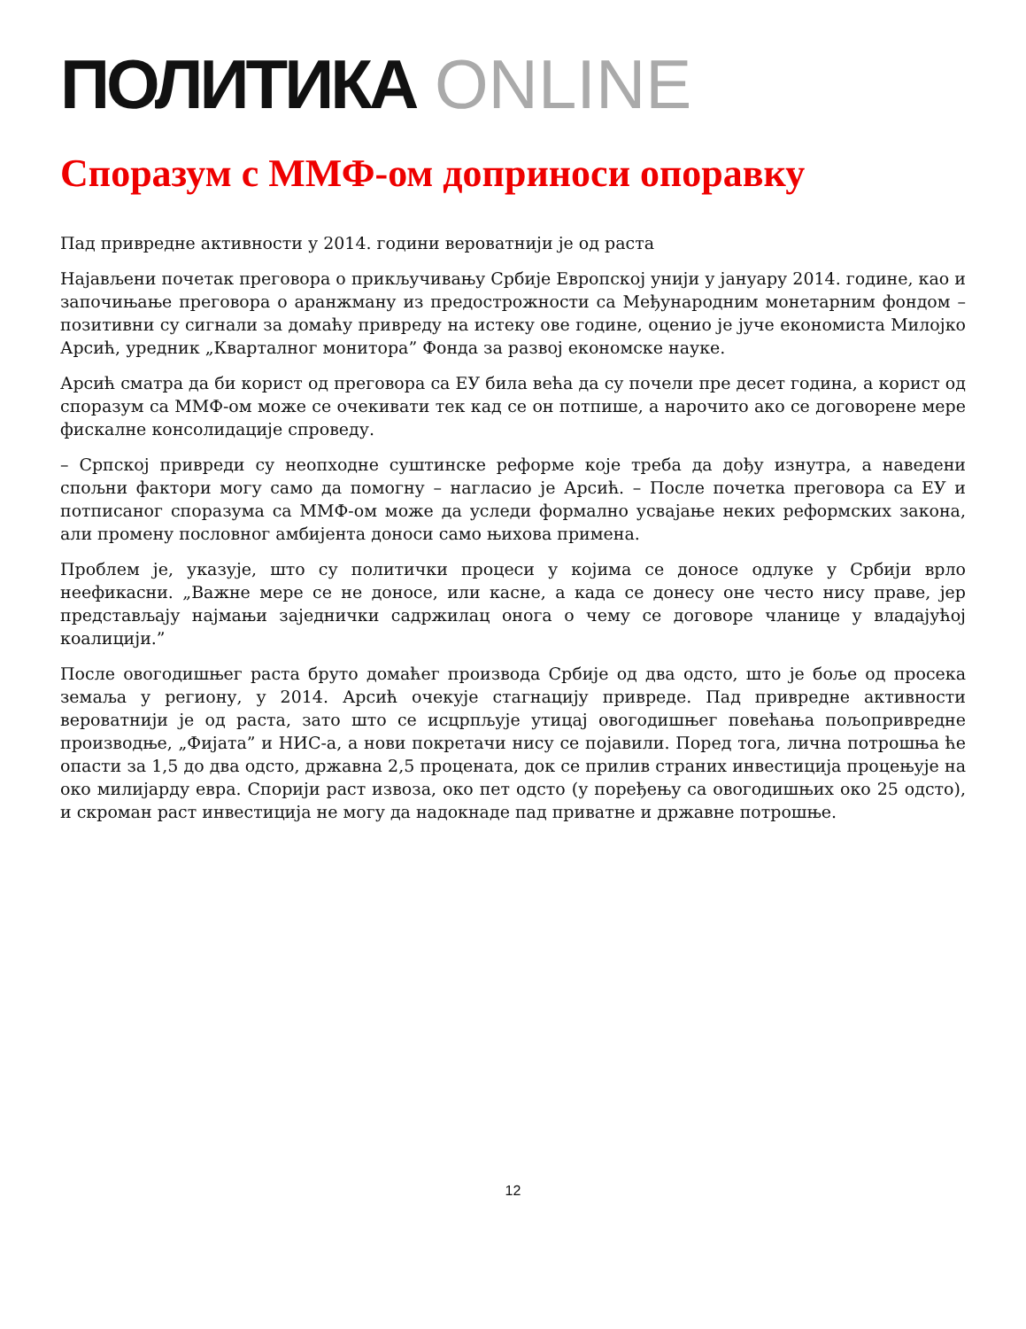ПОЛИТИКА ONLINE
Споразум с ММФ-ом доприноси опоравку
Пад привредне активности у 2014. години вероватнији је од раста
Најављени почетак преговора о прикључивању Србије Европској унији у јануару 2014. године, као и започињање преговора о аранжману из предострожности са Међународним монетарним фондом – позитивни су сигнали за домаћу привреду на истеку ове године, оценио је јуче економиста Милојко Арсић, уредник „Кварталног монитора” Фонда за развој економске науке.
Арсић сматра да би корист од преговора са ЕУ била већа да су почели пре десет година, а корист од споразум са ММФ-ом може се очекивати тек кад се он потпише, а нарочито ако се договорене мере фискалне консолидације спроведу.
– Српској привреди су неопходне суштинске реформе које треба да дођу изнутра, а наведени спољни фактори могу само да помогну – нагласио је Арсић. – После почетка преговора са ЕУ и потписаног споразума са ММФ-ом може да уследи формално усвајање неких реформских закона, али промену пословног амбијента доноси само њихова примена.
Проблем је, указује, што су политички процеси у којима се доносе одлуке у Србији врло неефикасни. „Важне мере се не доносе, или касне, а када се донесу оне често нису праве, јер представљају најмањи заједнички садржилац онога о чему се договоре чланице у владајућој коалицији.”
После овогодишњег раста бруто домаћег производа Србије од два одсто, што је боље од просека земаља у региону, у 2014. Арсић очекује стагнацију привреде. Пад привредне активности вероватнији је од раста, зато што се исцрпљује утицај овогодишњег повећања пољопривредне производње, „Фијата” и НИС-а, а нови покретачи нису се појавили. Поред тога, лична потрошња ће опасти за 1,5 до два одсто, државна 2,5 процената, док се прилив страних инвестиција процењује на око милијарду евра. Спорији раст извоза, око пет одсто (у поређењу са овогодишњих око 25 одсто), и скроман раст инвестиција не могу да надокнаде пад приватне и државне потрошње.
12